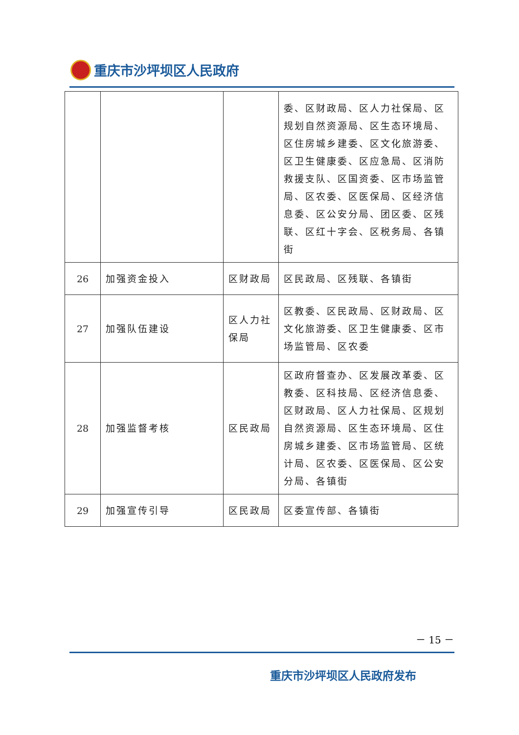重庆市沙坪坝区人民政府
| | | | 委、区财政局、区人力社保局、区规划自然资源局、区生态环境局、区住房城乡建委、区文化旅游委、区卫生健康委、区应急局、区消防救援支队、区国资委、区市场监管局、区农委、区医保局、区经济信息委、区公安分局、团区委、区残联、区红十字会、区税务局、各镇街 |
| 26 | 加强资金投入 | 区财政局 | 区民政局、区残联、各镇街 |
| 27 | 加强队伍建设 | 区人力社保局 | 区教委、区民政局、区财政局、区文化旅游委、区卫生健康委、区市场监管局、区农委 |
| 28 | 加强监督考核 | 区民政局 | 区政府督查办、区发展改革委、区教委、区科技局、区经济信息委、区财政局、区人力社保局、区规划自然资源局、区生态环境局、区住房城乡建委、区市场监管局、区统计局、区农委、区医保局、区公安分局、各镇街 |
| 29 | 加强宣传引导 | 区民政局 | 区委宣传部、各镇街 |
－ 15 －
重庆市沙坪坝区人民政府发布